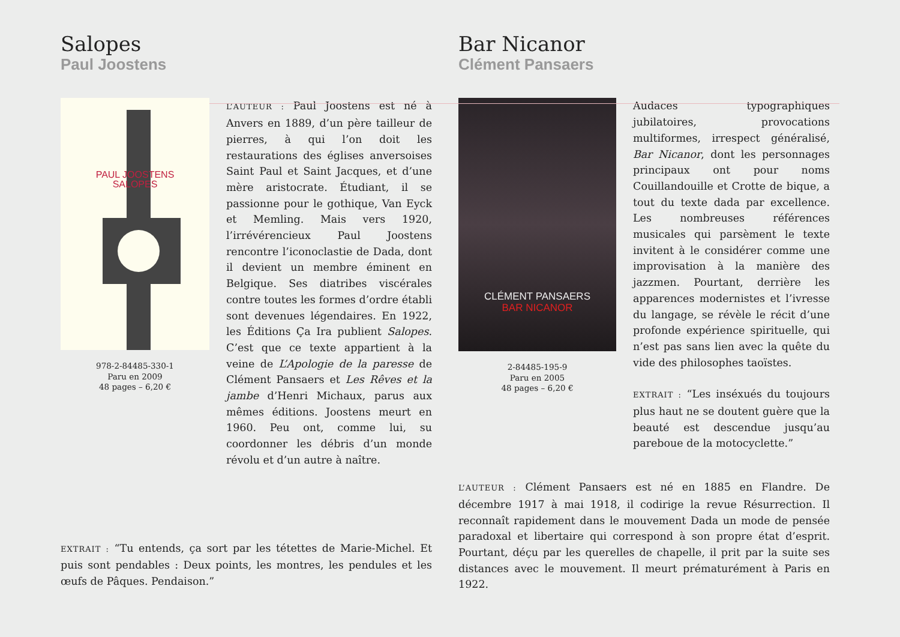Salopes
Paul Joostens
PAUL JOOSTENS
SALOPES
978-2-84485-330-1
Paru en 2009
48 pages – 6,20 €
L’AUTEUR : Paul Joostens est né à Anvers en 1889, d’un père tailleur de pierres, à qui l’on doit les restaurations des églises anversoises Saint Paul et Saint Jacques, et d’une mère aristocrate. Étudiant, il se passionne pour le gothique, Van Eyck et Memling. Mais vers 1920, l’irrévérencieux Paul Joostens rencontre l’iconoclastie de Dada, dont il devient un membre éminent en Belgique. Ses diatribes viscérales contre toutes les formes d’ordre établi sont devenues légendaires. En 1922, les Éditions Ça Ira publient Salopes. C’est que ce texte appartient à la veine de L’Apologie de la paresse de Clément Pansaers et Les Rêves et la jambe d’Henri Michaux, parus aux mêmes éditions. Joostens meurt en 1960. Peu ont, comme lui, su coordonner les débris d’un monde révolu et d’un autre à naître.
EXTRAIT : “Tu entends, ça sort par les tétettes de Marie-Michel. Et puis sont pendables : Deux points, les montres, les pendules et les œufs de Pâques. Pendaison.”
Bar Nicanor
Clément Pansaers
CLÉMENT PANSAERS
BAR NICANOR
2-84485-195-9
Paru en 2005
48 pages – 6,20 €
Audaces typographiques jubilatoires, provocations multiformes, irrespect généralisé, Bar Nicanor, dont les personnages principaux ont pour noms Couillandouille et Crotte de bique, a tout du texte dada par excellence. Les nombreuses références musicales qui parsèment le texte invitent à le considérer comme une improvisation à la manière des jazzmen. Pourtant, derrière les apparences modernistes et l’ivresse du langage, se révèle le récit d’une profonde expérience spirituelle, qui n’est pas sans lien avec la quête du vide des philosophes taoïstes.
EXTRAIT : “Les inséxués du toujours plus haut ne se doutent guère que la beauté est descendue jusqu’au pareboue de la motocyclette.”
L’AUTEUR : Clément Pansaers est né en 1885 en Flandre. De décembre 1917 à mai 1918, il codirige la revue Résurrection. Il reconnaît rapidement dans le mouvement Dada un mode de pensée paradoxal et libertaire qui correspond à son propre état d’esprit. Pourtant, déçu par les querelles de chapelle, il prit par la suite ses distances avec le mouvement. Il meurt prématurément à Paris en 1922.